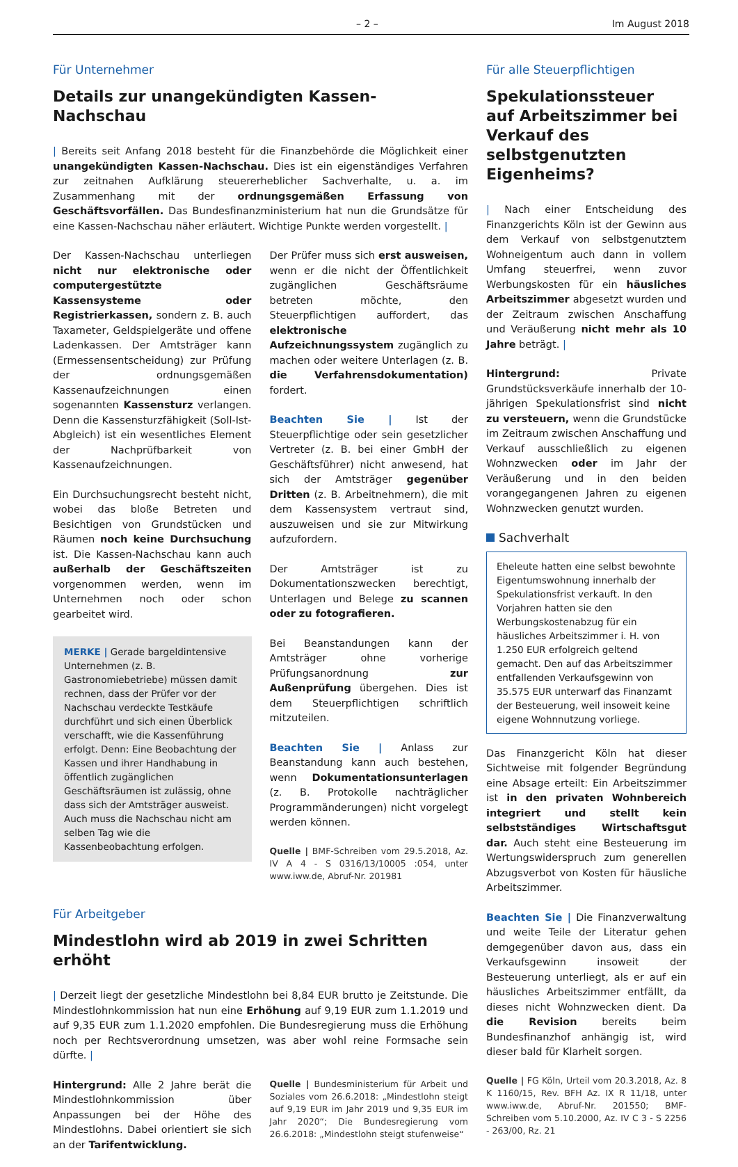– 2 – Im August 2018
Für Unternehmer
Details zur unangekündigten Kassen-Nachschau
| Bereits seit Anfang 2018 besteht für die Finanzbehörde die Möglichkeit einer unangekündigten Kassen-Nachschau. Dies ist ein eigenständiges Verfahren zur zeitnahen Aufklärung steuererheblicher Sachverhalte, u. a. im Zusammenhang mit der ordnungsgemäßen Erfassung von Geschäftsvorfällen. Das Bundesfinanzministerium hat nun die Grundsätze für eine Kassen-Nachschau näher erläutert. Wichtige Punkte werden vorgestellt. |
Der Kassen-Nachschau unterliegen nicht nur elektronische oder computergestützte Kassensysteme oder Registrierkassen, sondern z. B. auch Taxameter, Geldspielgeräte und offene Ladenkassen. Der Amtsträger kann (Ermessensentscheidung) zur Prüfung der ordnungsgemäßen Kassenaufzeichnungen einen sogenannten Kassensturz verlangen. Denn die Kassensturzfähigkeit (Soll-Ist-Abgleich) ist ein wesentliches Element der Nachprüfbarkeit von Kassenaufzeichnungen.
Ein Durchsuchungsrecht besteht nicht, wobei das bloße Betreten und Besichtigen von Grundstücken und Räumen noch keine Durchsuchung ist. Die Kassen-Nachschau kann auch außerhalb der Geschäftszeiten vorgenommen werden, wenn im Unternehmen noch oder schon gearbeitet wird.
MERKE | Gerade bargeldintensive Unternehmen (z. B. Gastronomiebetriebe) müssen damit rechnen, dass der Prüfer vor der Nachschau verdeckte Testkäufe durchführt und sich einen Überblick verschafft, wie die Kassenführung erfolgt. Denn: Eine Beobachtung der Kassen und ihrer Handhabung in öffentlich zugänglichen Geschäftsräumen ist zulässig, ohne dass sich der Amtsträger ausweist. Auch muss die Nachschau nicht am selben Tag wie die Kassenbeobachtung erfolgen.
Der Prüfer muss sich erst ausweisen, wenn er die nicht der Öffentlichkeit zugänglichen Geschäftsräume betreten möchte, den Steuerpflichtigen auffordert, das elektronische Aufzeichnungssystem zugänglich zu machen oder weitere Unterlagen (z. B. die Verfahrensdokumentation) fordert.
Beachten Sie | Ist der Steuerpflichtige oder sein gesetzlicher Vertreter (z. B. bei einer GmbH der Geschäftsführer) nicht anwesend, hat sich der Amtsträger gegenüber Dritten (z. B. Arbeitnehmern), die mit dem Kassensystem vertraut sind, auszuweisen und sie zur Mitwirkung aufzufordern.
Der Amtsträger ist zu Dokumentationszwecken berechtigt, Unterlagen und Belege zu scannen oder zu fotografieren.
Bei Beanstandungen kann der Amtsträger ohne vorherige Prüfungsanordnung zur Außenprüfung übergehen. Dies ist dem Steuerpflichtigen schriftlich mitzuteilen.
Beachten Sie | Anlass zur Beanstandung kann auch bestehen, wenn Dokumentationsunterlagen (z. B. Protokolle nachträglicher Programmänderungen) nicht vorgelegt werden können.
Quelle | BMF-Schreiben vom 29.5.2018, Az. IV A 4 - S 0316/13/10005 :054, unter www.iww.de, Abruf-Nr. 201981
Für Arbeitgeber
Mindestlohn wird ab 2019 in zwei Schritten erhöht
| Derzeit liegt der gesetzliche Mindestlohn bei 8,84 EUR brutto je Zeitstunde. Die Mindestlohnkommission hat nun eine Erhöhung auf 9,19 EUR zum 1.1.2019 und auf 9,35 EUR zum 1.1.2020 empfohlen. Die Bundesregierung muss die Erhöhung noch per Rechtsverordnung umsetzen, was aber wohl reine Formsache sein dürfte. |
Hintergrund: Alle 2 Jahre berät die Mindestlohnkommission über Anpassungen bei der Höhe des Mindestlohns. Dabei orientiert sie sich an der Tarifentwicklung.
Quelle | Bundesministerium für Arbeit und Soziales vom 26.6.2018: „Mindestlohn steigt auf 9,19 EUR im Jahr 2019 und 9,35 EUR im Jahr 2020“; Die Bundesregierung vom 26.6.2018: „Mindestlohn steigt stufenweise“
Für alle Steuerpflichtigen
Spekulationssteuer auf Arbeitszimmer bei Verkauf des selbstgenutzten Eigenheims?
| Nach einer Entscheidung des Finanzgerichts Köln ist der Gewinn aus dem Verkauf von selbstgenutztem Wohneigentum auch dann in vollem Umfang steuerfrei, wenn zuvor Werbungskosten für ein häusliches Arbeitszimmer abgesetzt wurden und der Zeitraum zwischen Anschaffung und Veräußerung nicht mehr als 10 Jahre beträgt. |
Hintergrund: Private Grundstücksverkäufe innerhalb der 10-jährigen Spekulationsfrist sind nicht zu versteuern, wenn die Grundstücke im Zeitraum zwischen Anschaffung und Verkauf ausschließlich zu eigenen Wohnzwecken oder im Jahr der Veräußerung und in den beiden vorangegangenen Jahren zu eigenen Wohnzwecken genutzt wurden.
Sachverhalt
Eheleute hatten eine selbst bewohnte Eigentumswohnung innerhalb der Spekulationsfrist verkauft. In den Vorjahren hatten sie den Werbungskostenabzug für ein häusliches Arbeitszimmer i. H. von 1.250 EUR erfolgreich geltend gemacht. Den auf das Arbeitszimmer entfallenden Verkaufsgewinn von 35.575 EUR unterwarf das Finanzamt der Besteuerung, weil insoweit keine eigene Wohnnutzung vorliege.
Das Finanzgericht Köln hat dieser Sichtweise mit folgender Begründung eine Absage erteilt: Ein Arbeitszimmer ist in den privaten Wohnbereich integriert und stellt kein selbstständiges Wirtschaftsgut dar. Auch steht eine Besteuerung im Wertungswiderspruch zum generellen Abzugsverbot von Kosten für häusliche Arbeitszimmer.
Beachten Sie | Die Finanzverwaltung und weite Teile der Literatur gehen demgegenüber davon aus, dass ein Verkaufsgewinn insoweit der Besteuerung unterliegt, als er auf ein häusliches Arbeitszimmer entfällt, da dieses nicht Wohnzwecken dient. Da die Revision bereits beim Bundesfinanzhof anhängig ist, wird dieser bald für Klarheit sorgen.
Quelle | FG Köln, Urteil vom 20.3.2018, Az. 8 K 1160/15, Rev. BFH Az. IX R 11/18, unter www.iww.de, Abruf-Nr. 201550; BMF-Schreiben vom 5.10.2000, Az. IV C 3 - S 2256 - 263/00, Rz. 21